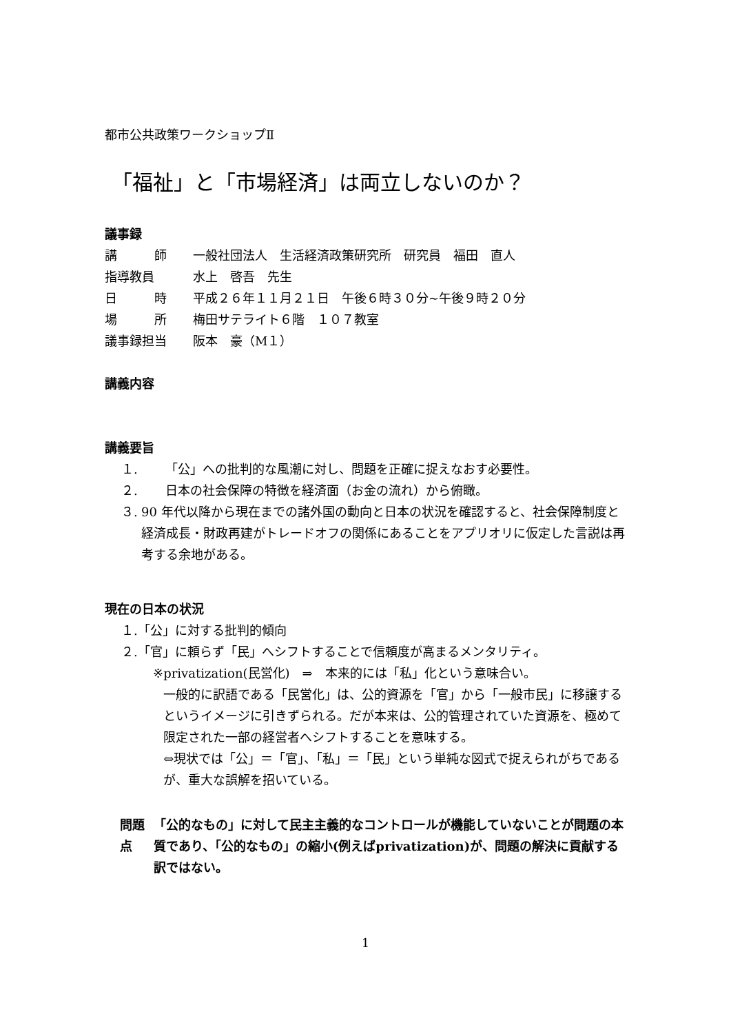都市公共政策ワークショップⅡ
「福祉」と「市場経済」は両立しないのか？
議事録
講　　　師 一般社団法人　生活経済政策研究所　研究員　福田　直人
指導教員 水上　啓吾　先生
日　　　時 平成２６年１１月２１日　午後６時３０分~午後９時２０分
場　　　所 梅田サテライト６階　１０７教室
議事録担当 阪本　豪（M１）
講義内容
講義要旨
１. 「公」への批判的な風潮に対し、問題を正確に捉えなおす必要性。
２. 日本の社会保障の特徴を経済面（お金の流れ）から俯瞰。
３. 90 年代以降から現在までの諸外国の動向と日本の状況を確認すると、社会保障制度と経済成長・財政再建がトレードオフの関係にあることをアプリオリに仮定した言説は再考する余地がある。
現在の日本の状況
１.「公」に対する批判的傾向
２.「官」に頼らず「民」へシフトすることで信頼度が高まるメンタリティ。
※ privatization(民営化)　⇒　本来的には「私」化という意味合い。
一般的に訳語である「民営化」は、公的資源を「官」から「一般市民」に移譲するというイメージに引きずられる。だが本来は、公的管理されていた資源を、極めて限定された一部の経営者へシフトすることを意味する。
⇔現状では「公」＝「官」、「私」＝「民」という単純な図式で捉えられがちであるが、重大な誤解を招いている。
問題点 「公的なもの」に対して民主主義的なコントロールが機能していないことが問題の本質であり、「公的なもの」の縮小(例えばprivatization)が、問題の解決に貢献する訳ではない。
1